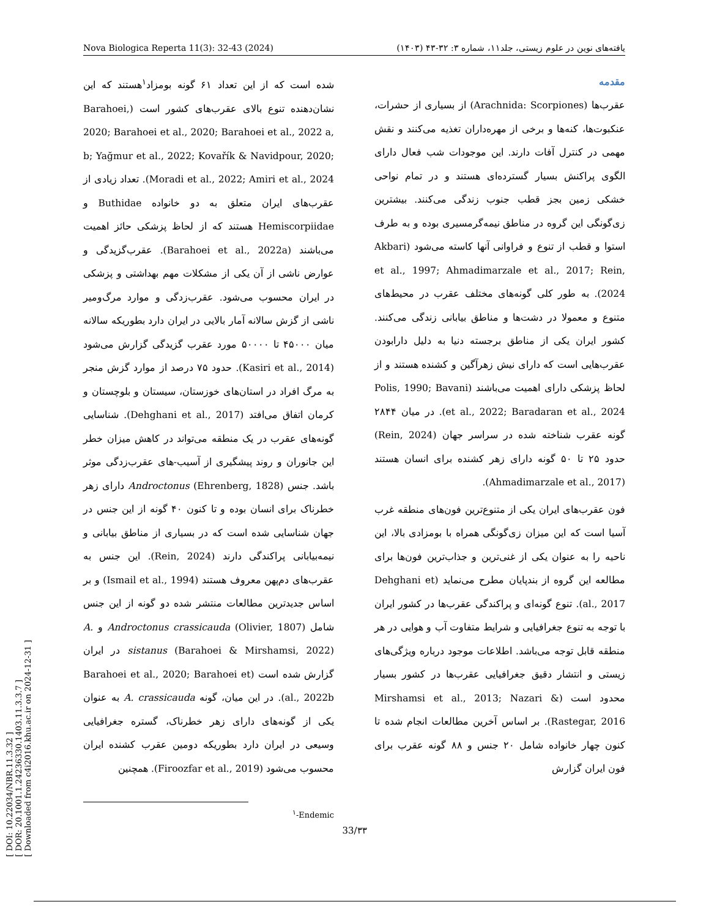Nova Biologica Reperta 11(3): 32-43 (2024) یافته‌های نوین در علوم زیستی، جلد۱۱، شماره ۳: ۳۲-۴۳ (۱۴۰۳)
[ DOI: 10.22034/NBR.11.3.32 ]
[ DOR: 20.1001.1.24236330.1403.11.3.3.7 ]
[ Downloaded from c4i2016.khu.ac.ir on 2024-12-31 ]
مقدمه
عقرب‌ها (Arachnida: Scorpiones) از بسیاری از حشرات، عنکبوت‌ها، کنه‌ها و برخی از مهره‌داران تغذیه می‌کنند و نقش مهمی در کنترل آفات دارند. این موجودات شب فعال دارای الگوی پراکنش بسیار گسترده‌ای هستند و در تمام نواحی خشکی زمین بجز قطب جنوب زندگی می‌کنند. بیشترین زی‌گونگی این گروه در مناطق نیمه‌گرمسیری بوده و به طرف استوا و قطب از تنوع و فراوانی آنها کاسته می‌شود (Akbari et al., 1997; Ahmadimarzale et al., 2017; Rein, 2024). به طور کلی گونه‌های مختلف عقرب در محیط‌های متنوع و معمولا در دشت‌ها و مناطق بیابانی زندگی می‌کنند. کشور ایران یکی از مناطق برجسته دنیا به دلیل دارابودن عقرب‌هایی است که دارای نیش زهرآگین و کشنده هستند و از لحاظ پزشکی دارای اهمیت می‌باشند (Polis, 1990; Bavani et al., 2022; Baradaran et al., 2024). در میان ۲۸۴۴ گونه عقرب شناخته شده در سراسر جهان (Rein, 2024) حدود ۲۵ تا ۵۰ گونه دارای زهر کشنده برای انسان هستند (Ahmadimarzale et al., 2017).
فون عقرب‌های ایران یکی از متنوع‌ترین فون‌های منطقه غرب آسیا است که این میزان زی‌گونگی همراه با بومزادی بالا، این ناحیه را به عنوان یکی از غنی‌ترین و جذاب‌ترین فون‌ها برای مطالعه این گروه از بندپایان مطرح می‌نماید (Dehghani et al., 2017). تنوع گونه‌ای و پراکندگی عقرب‌ها در کشور ایران با توجه به تنوع جغرافیایی و شرایط متفاوت آب و هوایی در هر منطقه قابل توجه می‌باشد. اطلاعات موجود درباره ویژگی‌های زیستی و انتشار دقیق جغرافیایی عقرب‌ها در کشور بسیار محدود است (Mirshamsi et al., 2013; Nazari & Rastegar, 2016). بر اساس آخرین مطالعات انجام شده تا کنون چهار خانواده شامل ۲۰ جنس و ۸۸ گونه عقرب برای فون ایران گزارش
شده است که از این تعداد ۶۱ گونه بومزاد<sup>۱</sup>هستند که این نشان‌دهنده تنوع بالای عقرب‌های کشور است (Barahoei, 2020; Barahoei et al., 2020; Barahoei et al., 2022 a, b; Yağmur et al., 2022; Kovařík & Navidpour, 2020; Moradi et al., 2022; Amiri et al., 2024). تعداد زیادی از عقرب‌های ایران متعلق به دو خانواده Buthidae و Hemiscorpiidae هستند که از لحاظ پزشکی حائز اهمیت می‌باشند (Barahoei et al., 2022a). عقرب‌گزیدگی و عوارض ناشی از آن یکی از مشکلات مهم بهداشتی و پزشکی در ایران محسوب می‌شود. عقرب‌زدگی و موارد مرگ‌ومیر ناشی از گزش سالانه آمار بالایی در ایران دارد بطوریکه سالانه میان ۴۵۰۰۰ تا ۵۰۰۰۰ مورد عقرب گزیدگی گزارش می‌شود (Kasiri et al., 2014). حدود ۷۵ درصد از موارد گزش منجر به مرگ افراد در استان‌های خوزستان، سیستان و بلوچستان و کرمان اتفاق می‌افتد (Dehghani et al., 2017). شناسایی گونه‌های عقرب در یک منطقه می‌تواند در کاهش میزان خطر این جانوران و روند پیشگیری از آسیب-های عقرب‌زدگی موثر باشد. جنس (Ehrenberg, 1828) Androctonus دارای زهر خطرناک برای انسان بوده و تا کنون ۴۰ گونه از این جنس در جهان شناسایی شده است که در بسیاری از مناطق بیابانی و نیمه‌بیابانی پراکندگی دارند (Rein, 2024). این جنس به عقرب‌های دم‌پهن معروف هستند (Ismail et al., 1994) و بر اساس جدیدترین مطالعات منتشر شده دو گونه از این جنس شامل Androctonus crassicauda (Olivier, 1807) و A. sistanus (Barahoei & Mirshamsi, 2022) در ایران گزارش شده است (Barahoei et al., 2020; Barahoei et al., 2022b). در این میان، گونه A. crassicauda به عنوان یکی از گونه‌های دارای زهر خطرناک، گستره جغرافیایی وسیعی در ایران دارد بطوریکه دومین عقرب کشنده ایران محسوب می‌شود (Firoozfar et al., 2019). همچنین
<sup>۱</sup>-Endemic
33/۳۳